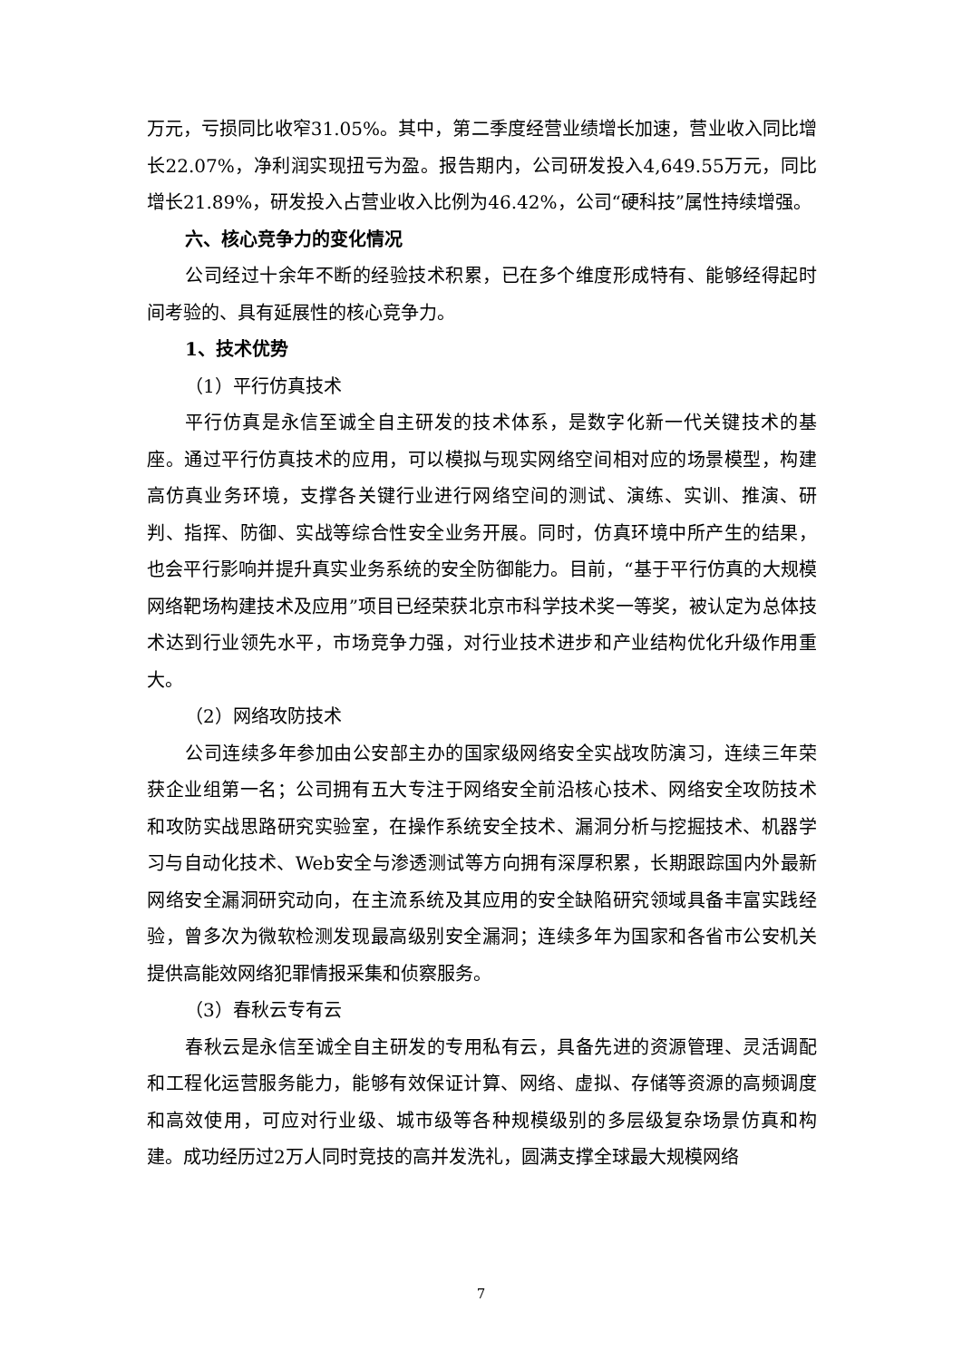万元，亏损同比收窄31.05%。其中，第二季度经营业绩增长加速，营业收入同比增长22.07%，净利润实现扭亏为盈。报告期内，公司研发投入4,649.55万元，同比增长21.89%，研发投入占营业收入比例为46.42%，公司“硬科技”属性持续增强。
六、核心竞争力的变化情况
公司经过十余年不断的经验技术积累，已在多个维度形成特有、能够经得起时间考验的、具有延展性的核心竞争力。
1、技术优势
（1）平行仿真技术
平行仿真是永信至诚全自主研发的技术体系，是数字化新一代关键技术的基座。通过平行仿真技术的应用，可以模拟与现实网络空间相对应的场景模型，构建高仿真业务环境，支撑各关键行业进行网络空间的测试、演练、实训、推演、研判、指挥、防御、实战等综合性安全业务开展。同时，仿真环境中所产生的结果，也会平行影响并提升真实业务系统的安全防御能力。目前，“基于平行仿真的大规模网络靶场构建技术及应用”项目已经荣获北京市科学技术奖一等奖，被认定为总体技术达到行业领先水平，市场竞争力强，对行业技术进步和产业结构优化升级作用重大。
（2）网络攻防技术
公司连续多年参加由公安部主办的国家级网络安全实战攻防演习，连续三年荣获企业组第一名；公司拥有五大专注于网络安全前沿核心技术、网络安全攻防技术和攻防实战思路研究实验室，在操作系统安全技术、漏洞分析与挖掘技术、机器学习与自动化技术、Web安全与渗透测试等方向拥有深厚积累，长期跟踪国内外最新网络安全漏洞研究动向，在主流系统及其应用的安全缺陷研究领域具备丰富实践经验，曾多次为微软检测发现最高级别安全漏洞；连续多年为国家和各省市公安机关提供高能效网络犯罪情报采集和侦察服务。
（3）春秋云专有云
春秋云是永信至诚全自主研发的专用私有云，具备先进的资源管理、灵活调配和工程化运营服务能力，能够有效保证计算、网络、虚拟、存储等资源的高频调度和高效使用，可应对行业级、城市级等各种规模级别的多层级复杂场景仿真和构建。成功经历过2万人同时竞技的高并发洗礼，圆满支撑全球最大规模网络
7